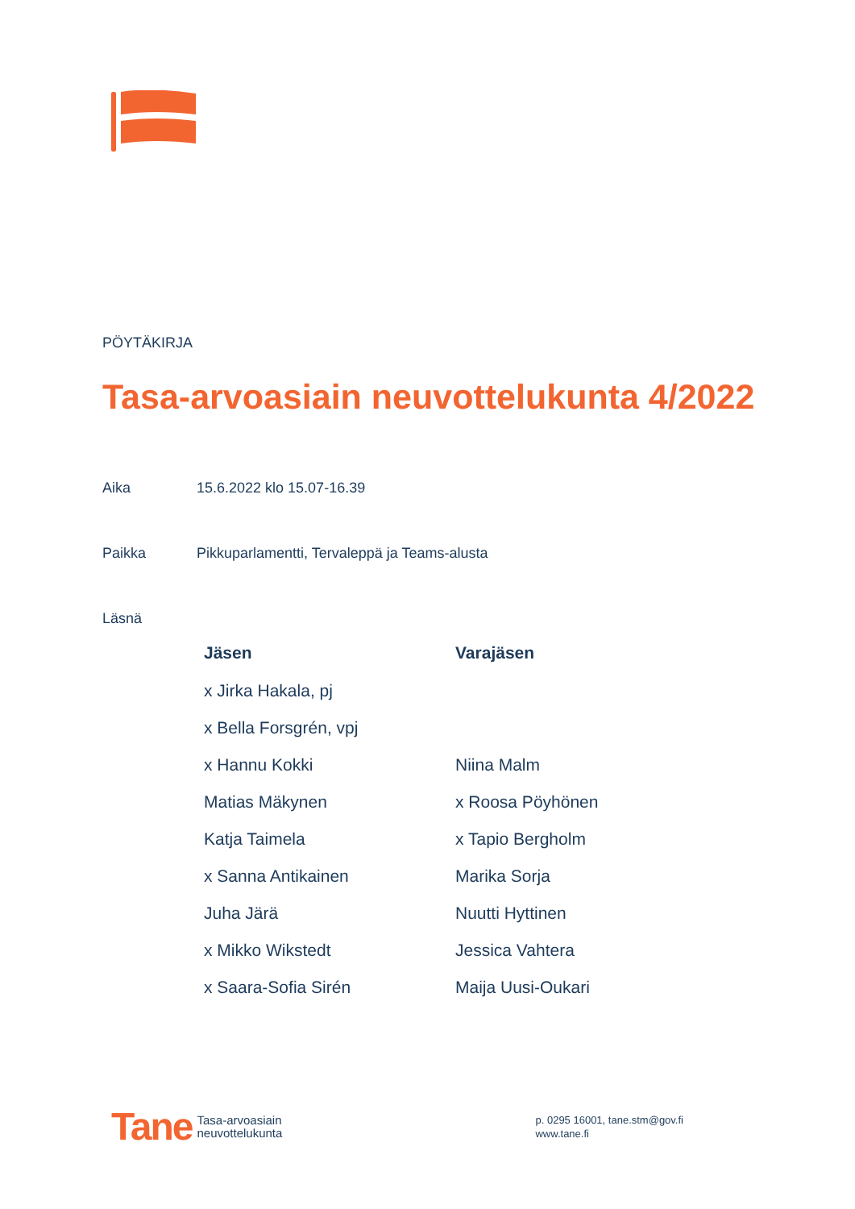PÖYTÄKIRJA
Tasa-arvoasiain neuvottelukunta 4/2022
Aika 15.6.2022 klo 15.07-16.39
Paikka Pikkuparlamentti, Tervaleppä ja Teams-alusta
Läsnä
| Jäsen | Varajäsen |
| --- | --- |
| x Jirka Hakala, pj | |
| x Bella Forsgrén, vpj | |
| x Hannu Kokki | Niina Malm |
| Matias Mäkynen | x Roosa Pöyhönen |
| Katja Taimela | x Tapio Bergholm |
| x Sanna Antikainen | Marika Sorja |
| Juha Järä | Nuutti Hyttinen |
| x Mikko Wikstedt | Jessica Vahtera |
| x Saara-Sofia Sirén | Maija Uusi-Oukari |
Tane Tasa-arvoasiain
neuvottelukunta
p. 0295 16001, tane.stm@gov.fi
www.tane.fi